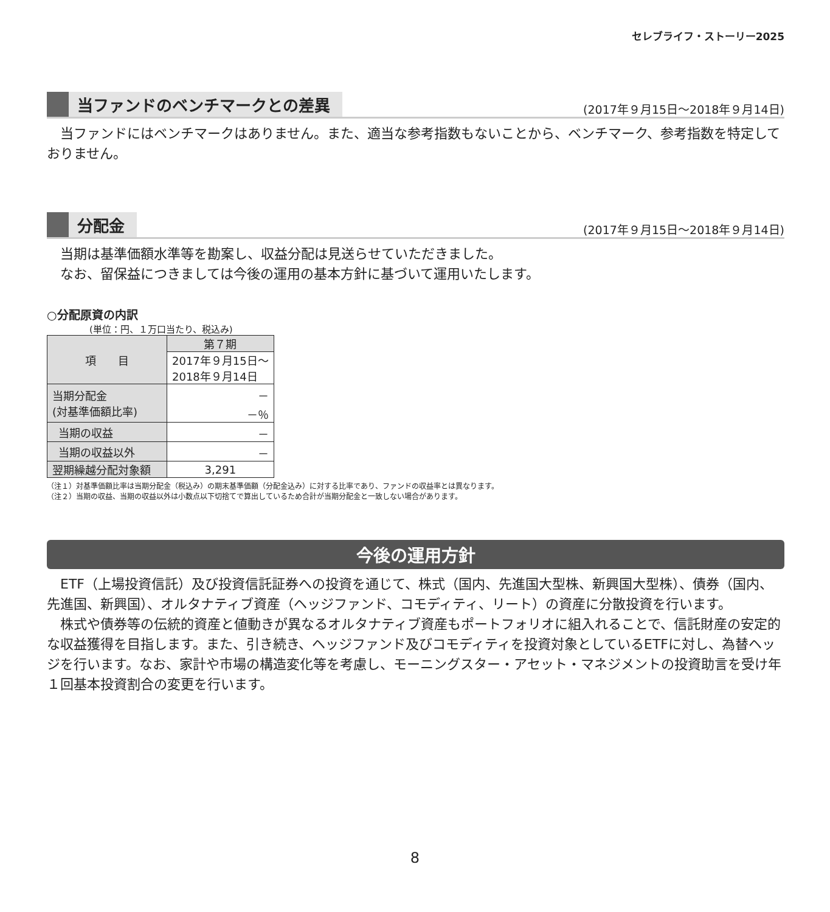セレブライフ・ストーリー2025
当ファンドのベンチマークとの差異
(2017年９月15日～2018年９月14日)
当ファンドにはベンチマークはありません。また、適当な参考指数もないことから、ベンチマーク、参考指数を特定しておりません。
分配金
(2017年９月15日～2018年９月14日)
当期は基準価額水準等を勘案し、収益分配は見送らせていただきました。
　なお、留保益につきましては今後の運用の基本方針に基づいて運用いたします。
○分配原資の内訳
(単位：円、１万口当たり、税込み)
| 項 目 | 第７期 |
| --- | --- |
| | 2017年９月15日～ 2018年９月14日 |
| 当期分配金 (対基準価額比率) | － －％ |
| 当期の収益 | － |
| 当期の収益以外 | － |
| 翌期繰越分配対象額 | 3,291 |
（注１）対基準価額比率は当期分配金（税込み）の期末基準価額（分配金込み）に対する比率であり、ファンドの収益率とは異なります。
（注２）当期の収益、当期の収益以外は小数点以下切捨てで算出しているため合計が当期分配金と一致しない場合があります。
今後の運用方針
ETF（上場投資信託）及び投資信託証券への投資を通じて、株式（国内、先進国大型株、新興国大型株）、債券（国内、先進国、新興国）、オルタナティブ資産（ヘッジファンド、コモディティ、リート）の資産に分散投資を行います。
　株式や債券等の伝統的資産と値動きが異なるオルタナティブ資産もポートフォリオに組入れることで、信託財産の安定的な収益獲得を目指します。また、引き続き、ヘッジファンド及びコモディティを投資対象としているETFに対し、為替ヘッジを行います。なお、家計や市場の構造変化等を考慮し、モーニングスター・アセット・マネジメントの投資助言を受け年１回基本投資割合の変更を行います。
8